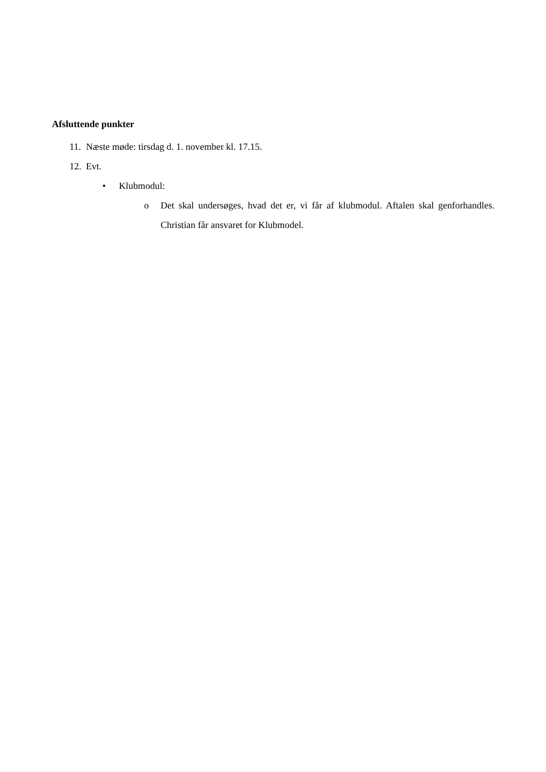Afsluttende punkter
11. Næste møde: tirsdag d. 1. november kl. 17.15.
12. Evt.
• Klubmodul:
o Det skal undersøges, hvad det er, vi får af klubmodul. Aftalen skal genforhandles. Christian får ansvaret for Klubmodel.